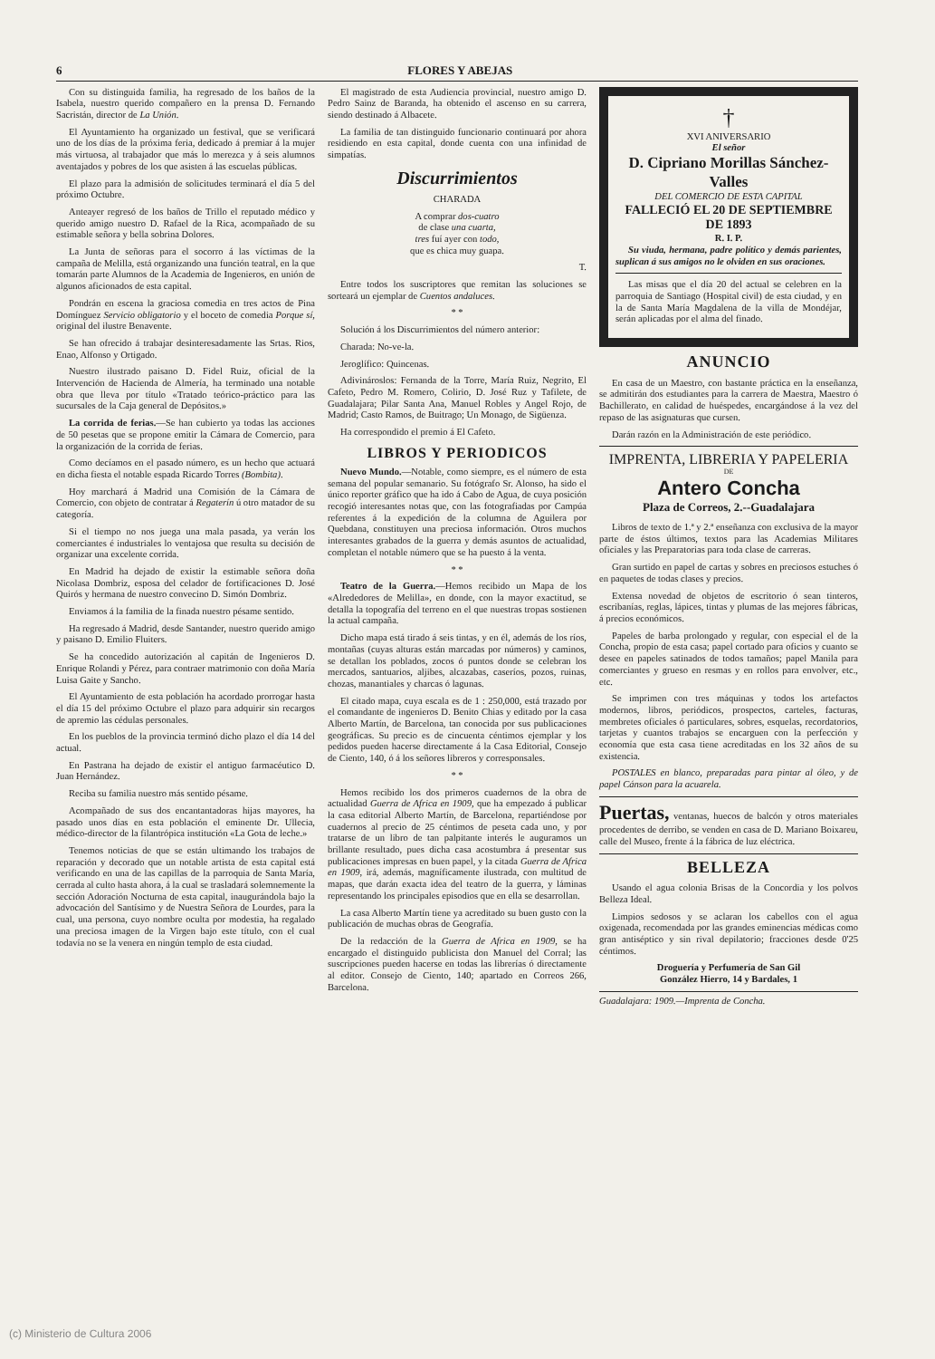6 FLORES Y ABEJAS
Con su distinguida familia, ha regresado de los baños de la Isabela, nuestro querido compañero en la prensa D. Fernando Sacristán, director de La Unión.
El Ayuntamiento ha organizado un festival, que se verificará uno de los días de la próxima feria, dedicado á premiar á la mujer más virtuosa, al trabajador que más lo merezca y á seis alumnos aventajados y pobres de los que asisten á las escuelas públicas.
El plazo para la admisión de solicitudes terminará el día 5 del próximo Octubre.
Anteayer regresó de los baños de Trillo el reputado médico y querido amigo nuestro D. Rafael de la Rica, acompañado de su estimable señora y bella sobrina Dolores.
La Junta de señoras para el socorro á las víctimas de la campaña de Melilla, está organizando una función teatral, en la que tomarán parte Alumnos de la Academia de Ingenieros, en unión de algunos aficionados de esta capital.
Pondrán en escena la graciosa comedia en tres actos de Pina Domínguez Servicio obligatorio y el boceto de comedia Porque sí, original del ilustre Benavente.
Se han ofrecido á trabajar desinteresadamente las Srtas. Rios, Enao, Alfonso y Ortigado.
Nuestro ilustrado paisano D. Fidel Ruiz, oficial de la Intervención de Hacienda de Almería, ha terminado una notable obra que lleva por título «Tratado teórico-práctico para las sucursales de la Caja general de Depósitos.»
La corrida de ferias.—Se han cubierto ya todas las acciones de 50 pesetas que se propone emitir la Cámara de Comercio, para la organización de la corrida de ferias.
Como decíamos en el pasado número, es un hecho que actuará en dicha fiesta el notable espada Ricardo Torres (Bombita).
Hoy marchará á Madrid una Comisión de la Cámara de Comercio, con objeto de contratar á Regaterín ú otro matador de su categoría.
Si el tiempo no nos juega una mala pasada, ya verán los comerciantes é industriales lo ventajosa que resulta su decisión de organizar una excelente corrida.
En Madrid ha dejado de existir la estimable señora doña Nicolasa Dombriz, esposa del celador de fortificaciones D. José Quirós y hermana de nuestro convecino D. Simón Dombriz.
Enviamos á la familia de la finada nuestro pésame sentido.
Ha regresado á Madrid, desde Santander, nuestro querido amigo y paisano D. Emilio Fluiters.
Se ha concedido autorización al capitán de Ingenieros D. Enrique Rolandi y Pérez, para contraer matrimonio con doña María Luisa Gaite y Sancho.
El Ayuntamiento de esta población ha acordado prorrogar hasta el día 15 del próximo Octubre el plazo para adquirir sin recargos de apremio las cédulas personales.
En los pueblos de la provincia terminó dicho plazo el día 14 del actual.
En Pastrana ha dejado de existir el antiguo farmacéutico D. Juan Hernández.
Reciba su familia nuestro más sentido pésame.
Acompañado de sus dos encantantadoras hijas mayores, ha pasado unos días en esta población el eminente Dr. Ullecia, médico-director de la filantrópica institución «La Gota de leche.»
Tenemos noticias de que se están ultimando los trabajos de reparación y decorado que un notable artista de esta capital está verificando en una de las capillas de la parroquia de Santa María, cerrada al culto hasta ahora, á la cual se trasladará solemnemente la sección Adoración Nocturna de esta capital, inaugurándola bajo la advocación del Santísimo y de Nuestra Señora de Lourdes, para la cual, una persona, cuyo nombre oculta por modestia, ha regalado una preciosa imagen de la Virgen bajo este título, con el cual todavía no se la venera en ningún templo de esta ciudad.
El magistrado de esta Audiencia provincial, nuestro amigo D. Pedro Sainz de Baranda, ha obtenido el ascenso en su carrera, siendo destinado á Albacete.
La familia de tan distinguido funcionario continuará por ahora residiendo en esta capital, donde cuenta con una infinidad de simpatías.
Discurrimientos
CHARADA
A comprar dos-cuatro
de clase una cuarta,
tres fuí ayer con todo,
que es chica muy guapa.
T.
Entre todos los suscriptores que remitan las soluciones se sorteará un ejemplar de Cuentos andaluces.
* *
Solución á los Discurrimientos del número anterior:
Charada: No-ve-la.
Jeroglífico: Quincenas.
Adivinároslos: Fernanda de la Torre, María Ruiz, Negrito, El Cafeto, Pedro M. Romero, Colirio, D. José Ruz y Tafilete, de Guadalajara; Pilar Santa Ana, Manuel Robles y Angel Rojo, de Madrid; Casto Ramos, de Buitrago; Un Monago, de Sigüenza.
Ha correspondido el premio á El Cafeto.
LIBROS Y PERIODICOS
Nuevo Mundo.—Notable, como siempre, es el número de esta semana del popular semanario. Su fotógrafo Sr. Alonso, ha sido el único reporter gráfico que ha ido á Cabo de Agua, de cuya posición recogió interesantes notas que, con las fotografiadas por Campúa referentes á la expedición de la columna de Aguilera por Quebdana, constituyen una preciosa información. Otros muchos interesantes grabados de la guerra y demás asuntos de actualidad, completan el notable número que se ha puesto á la venta.
* *
Teatro de la Guerra.—Hemos recibido un Mapa de los «Alrededores de Melilla», en donde, con la mayor exactitud, se detalla la topografía del terreno en el que nuestras tropas sostienen la actual campaña.
Dicho mapa está tirado á seis tintas, y en él, además de los ríos, montañas (cuyas alturas están marcadas por números) y caminos, se detallan los poblados, zocos ó puntos donde se celebran los mercados, santuarios, aljibes, alcazabas, caseríos, pozos, ruinas, chozas, manantiales y charcas ó lagunas.
El citado mapa, cuya escala es de 1 : 250,000, está trazado por el comandante de ingenieros D. Benito Chias y editado por la casa Alberto Martín, de Barcelona, tan conocida por sus publicaciones geográficas. Su precio es de cincuenta céntimos ejemplar y los pedidos pueden hacerse directamente á la Casa Editorial, Consejo de Ciento, 140, ó á los señores libreros y corresponsales.
* *
Hemos recibido los dos primeros cuadernos de la obra de actualidad Guerra de Africa en 1909, que ha empezado á publicar la casa editorial Alberto Martín, de Barcelona, repartiéndose por cuadernos al precio de 25 céntimos de peseta cada uno, y por tratarse de un libro de tan palpitante interés le auguramos un brillante resultado, pues dicha casa acostumbra á presentar sus publicaciones impresas en buen papel, y la citada Guerra de Africa en 1909, irá, además, magníficamente ilustrada, con multitud de mapas, que darán exacta idea del teatro de la guerra, y láminas representando los principales episodios que en ella se desarrollan.
La casa Alberto Martín tiene ya acreditado su buen gusto con la publicación de muchas obras de Geografía.
De la redacción de la Guerra de Africa en 1909, se ha encargado el distinguido publicista don Manuel del Corral; las suscripciones pueden hacerse en todas las librerías ó directamente al editor. Consejo de Ciento, 140; apartado en Correos 266, Barcelona.
†
XVI ANIVERSARIO
El señor
D. Cipriano Morillas Sánchez-Valles
DEL COMERCIO DE ESTA CAPITAL
FALLECIÓ EL 20 DE SEPTIEMBRE DE 1893
R. I. P.
Su viuda, hermana, padre político y demás parientes, suplican á sus amigos no le olviden en sus oraciones.
Las misas que el día 20 del actual se celebren en la parroquia de Santiago (Hospital civil) de esta ciudad, y en la de Santa María Magdalena de la villa de Mondéjar, serán aplicadas por el alma del finado.
ANUNCIO
En casa de un Maestro, con bastante práctica en la enseñanza, se admitirán dos estudiantes para la carrera de Maestra, Maestro ó Bachillerato, en calidad de huéspedes, encargándose á la vez del repaso de las asignaturas que cursen.
Darán razón en la Administración de este periódico.
IMPRENTA, LIBRERIA Y PAPELERIA
DE
Antero Concha
Plaza de Correos, 2.--Guadalajara
Libros de texto de 1.ª y 2.ª enseñanza con exclusiva de la mayor parte de éstos últimos, textos para las Academias Militares oficiales y las Preparatorias para toda clase de carreras.
Gran surtido en papel de cartas y sobres en preciosos estuches ó en paquetes de todas clases y precios.
Extensa novedad de objetos de escritorio ó sean tinteros, escribanías, reglas, lápices, tintas y plumas de las mejores fábricas, á precios económicos.
Papeles de barba prolongado y regular, con especial el de la Concha, propio de esta casa; papel cortado para oficios y cuanto se desee en papeles satinados de todos tamaños; papel Manila para comerciantes y grueso en resmas y en rollos para envolver, etc., etc.
Se imprimen con tres máquinas y todos los artefactos modernos, libros, periódicos, prospectos, carteles, facturas, membretes oficiales ó particulares, sobres, esquelas, recordatorios, tarjetas y cuantos trabajos se encarguen con la perfección y economía que esta casa tiene acreditadas en los 32 años de su existencia.
POSTALES en blanco, preparadas para pintar al óleo, y de papel Cánson para la acuarela.
Puertas, ventanas, huecos de balcón y otros materiales procedentes de derribo, se venden en casa de D. Mariano Boixareu, calle del Museo, frente á la fábrica de luz eléctrica.
BELLEZA
Usando el agua colonia Brisas de la Concordia y los polvos Belleza Ideal.
Limpios sedosos y se aclaran los cabellos con el agua oxigenada, recomendada por las grandes eminencias médicas como gran antiséptico y sin rival depilatorio; fracciones desde 0'25 céntimos.
Droguería y Perfumería de San Gil
González Hierro, 14 y Bardales, 1
Guadalajara: 1909.—Imprenta de Concha.
(c) Ministerio de Cultura 2006